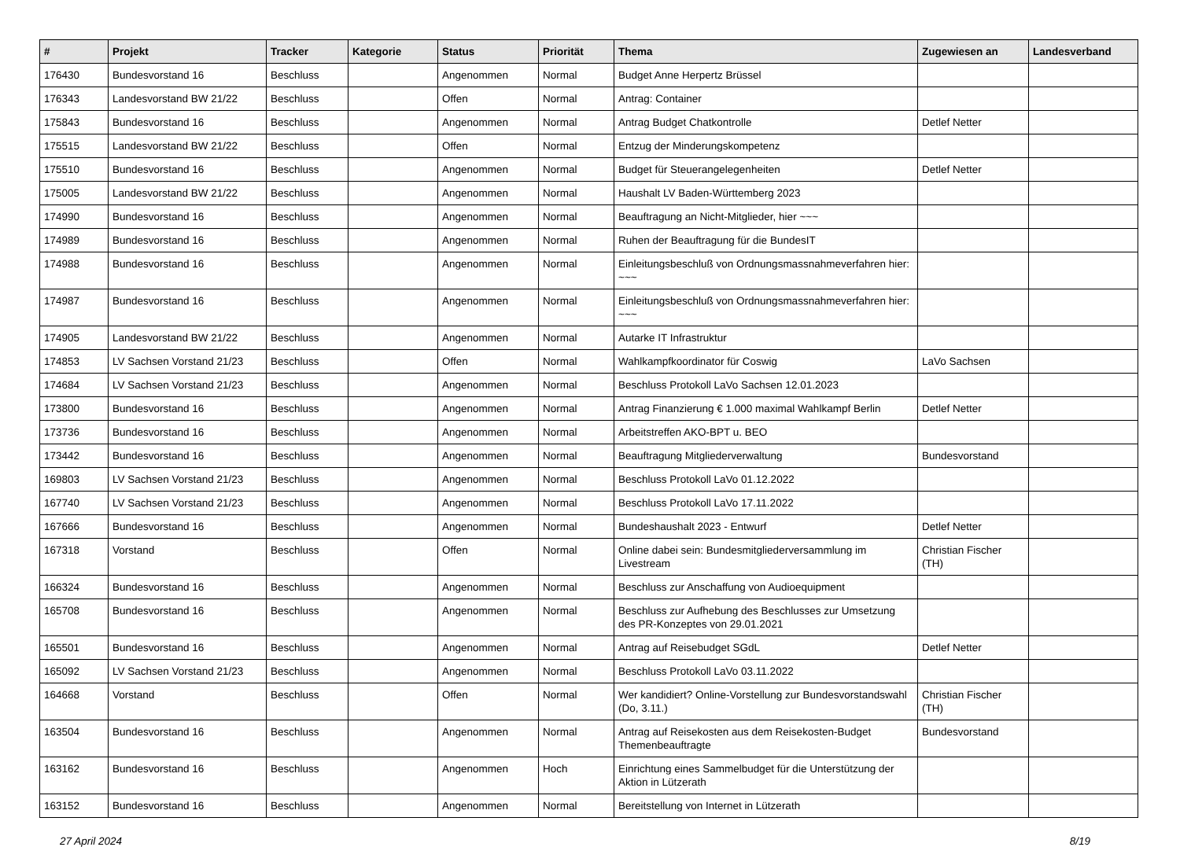| # | Projekt | Tracker | Kategorie | Status | Priorität | Thema | Zugewiesen an | Landesverband |
| --- | --- | --- | --- | --- | --- | --- | --- | --- |
| 176430 | Bundesvorstand 16 | Beschluss | | Angenommen | Normal | Budget Anne Herpertz Brüssel | | |
| 176343 | Landesvorstand BW 21/22 | Beschluss | | Offen | Normal | Antrag: Container | | |
| 175843 | Bundesvorstand 16 | Beschluss | | Angenommen | Normal | Antrag Budget Chatkontrolle | Detlef Netter | |
| 175515 | Landesvorstand BW 21/22 | Beschluss | | Offen | Normal | Entzug der Minderungskompetenz | | |
| 175510 | Bundesvorstand 16 | Beschluss | | Angenommen | Normal | Budget für Steuerangelegenheiten | Detlef Netter | |
| 175005 | Landesvorstand BW 21/22 | Beschluss | | Angenommen | Normal | Haushalt LV Baden-Württemberg 2023 | | |
| 174990 | Bundesvorstand 16 | Beschluss | | Angenommen | Normal | Beauftragung an Nicht-Mitglieder, hier ~~~ | | |
| 174989 | Bundesvorstand 16 | Beschluss | | Angenommen | Normal | Ruhen der Beauftragung für die BundesIT | | |
| 174988 | Bundesvorstand 16 | Beschluss | | Angenommen | Normal | Einleitungsbeschluß von Ordnungsmassnahmeverfahren hier: ~~~ | | |
| 174987 | Bundesvorstand 16 | Beschluss | | Angenommen | Normal | Einleitungsbeschluß von Ordnungsmassnahmeverfahren hier: ~~~ | | |
| 174905 | Landesvorstand BW 21/22 | Beschluss | | Angenommen | Normal | Autarke IT Infrastruktur | | |
| 174853 | LV Sachsen Vorstand 21/23 | Beschluss | | Offen | Normal | Wahlkampfkoordinator für Coswig | LaVo Sachsen | |
| 174684 | LV Sachsen Vorstand 21/23 | Beschluss | | Angenommen | Normal | Beschluss Protokoll LaVo Sachsen 12.01.2023 | | |
| 173800 | Bundesvorstand 16 | Beschluss | | Angenommen | Normal | Antrag Finanzierung € 1.000 maximal Wahlkampf Berlin | Detlef Netter | |
| 173736 | Bundesvorstand 16 | Beschluss | | Angenommen | Normal | Arbeitstreffen AKO-BPT u. BEO | | |
| 173442 | Bundesvorstand 16 | Beschluss | | Angenommen | Normal | Beauftragung Mitgliederverwaltung | Bundesvorstand | |
| 169803 | LV Sachsen Vorstand 21/23 | Beschluss | | Angenommen | Normal | Beschluss Protokoll LaVo 01.12.2022 | | |
| 167740 | LV Sachsen Vorstand 21/23 | Beschluss | | Angenommen | Normal | Beschluss Protokoll LaVo 17.11.2022 | | |
| 167666 | Bundesvorstand 16 | Beschluss | | Angenommen | Normal | Bundeshaushalt 2023 - Entwurf | Detlef Netter | |
| 167318 | Vorstand | Beschluss | | Offen | Normal | Online dabei sein: Bundesmitgliederversammlung im Livestream | Christian Fischer (TH) | |
| 166324 | Bundesvorstand 16 | Beschluss | | Angenommen | Normal | Beschluss zur Anschaffung von Audioequipment | | |
| 165708 | Bundesvorstand 16 | Beschluss | | Angenommen | Normal | Beschluss zur Aufhebung des Beschlusses zur Umsetzung des PR-Konzeptes von 29.01.2021 | | |
| 165501 | Bundesvorstand 16 | Beschluss | | Angenommen | Normal | Antrag auf Reisebudget SGdL | Detlef Netter | |
| 165092 | LV Sachsen Vorstand 21/23 | Beschluss | | Angenommen | Normal | Beschluss Protokoll LaVo 03.11.2022 | | |
| 164668 | Vorstand | Beschluss | | Offen | Normal | Wer kandidiert? Online-Vorstellung zur Bundesvorstandswahl (Do, 3.11.) | Christian Fischer (TH) | |
| 163504 | Bundesvorstand 16 | Beschluss | | Angenommen | Normal | Antrag auf Reisekosten aus dem Reisekosten-Budget Themenbeauftragte | Bundesvorstand | |
| 163162 | Bundesvorstand 16 | Beschluss | | Angenommen | Hoch | Einrichtung eines Sammelbudget für die Unterstützung der Aktion in Lützerath | | |
| 163152 | Bundesvorstand 16 | Beschluss | | Angenommen | Normal | Bereitstellung von Internet in Lützerath | | |
27 April 2024 8/19